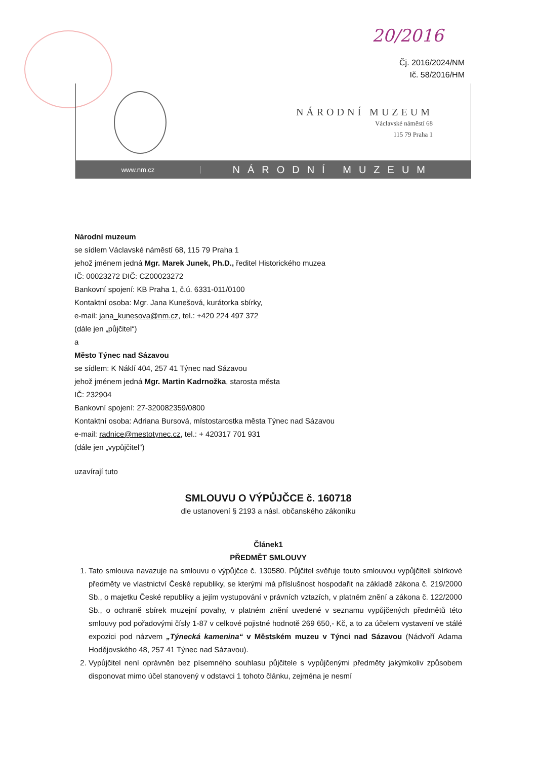20/2016
Čj. 2016/2024/NM
Ič. 58/2016/HM
NÁRODNÍ MUZEUM
Václavské náměstí 68
115 79 Praha 1
www.nm.cz NÁRODNÍ MUZEUM
Národní muzeum
se sídlem Václavské náměstí 68, 115 79 Praha 1
jehož jménem jedná Mgr. Marek Junek, Ph.D., ředitel Historického muzea
IČ: 00023272 DIČ: CZ00023272
Bankovní spojení: KB Praha 1, č.ú. 6331-011/0100
Kontaktní osoba: Mgr. Jana Kunešová, kurátorka sbírky,
e-mail: jana_kunesova@nm.cz, tel.: +420 224 497 372
(dále jen „půjčitel“)
a
Město Týnec nad Sázavou
se sídlem: K Náklí 404, 257 41 Týnec nad Sázavou
jehož jménem jedná Mgr. Martin Kadrnožka, starosta města
IČ: 232904
Bankovní spojení: 27-320082359/0800
Kontaktní osoba: Adriana Bursová, místostarostka města Týnec nad Sázavou
e-mail: radnice@mestotynec.cz, tel.: + 420317 701 931
(dále jen „vypůjčitel“)
uzavírají tuto
SMLOUVU O VÝPŮJČCE č. 160718
dle ustanovení § 2193 a násl. občanského zákoníku
Článek1
PŘEDMĚT SMLOUVY
1. Tato smlouva navazuje na smlouvu o výpůjčce č. 130580. Půjčitel svěřuje touto smlouvou vypůjčiteli sbírkové předměty ve vlastnictví České republiky, se kterými má příslušnost hospodařit na základě zákona č. 219/2000 Sb., o majetku České republiky a jejím vystupování v právních vztazích, v platném znění a zákona č. 122/2000 Sb., o ochraně sbírek muzejní povahy, v platném znění uvedené v seznamu vypůjčených předmětů této smlouvy pod pořadovými čísly 1-87 v celkové pojistné hodnotě 269 650,- Kč, a to za účelem vystavení ve stálé expozici pod názvem „Týnecká kamenina“ v Městském muzeu v Týnci nad Sázavou (Nádvoří Adama Hodějovského 48, 257 41 Týnec nad Sázavou).
2. Vypůjčitel není oprávněn bez písemného souhlasu půjčitele s vypůjčenými předměty jakýmkoliv způsobem disponovat mimo účel stanovený v odstavci 1 tohoto článku, zejména je nesmí